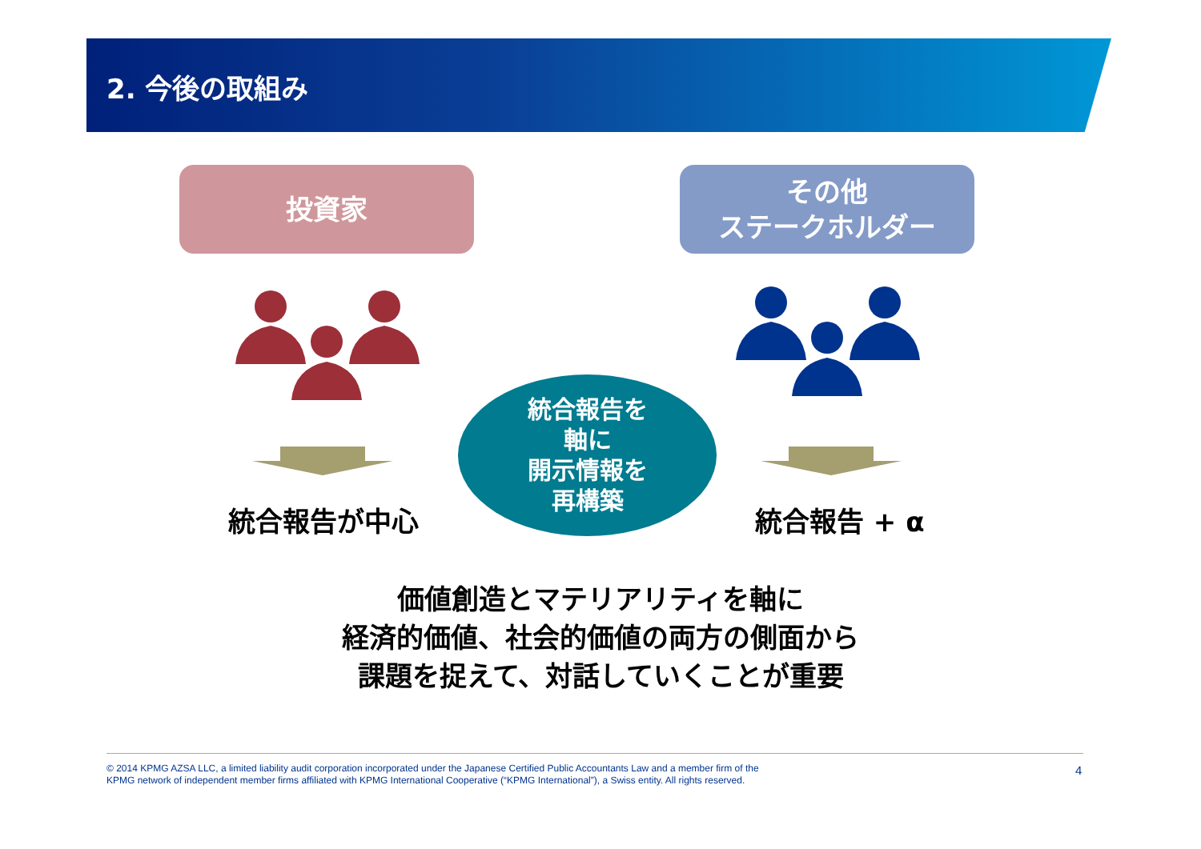2. 今後の取組み
投資家
その他
ステークホルダー
統合報告が中心 統合報告 + α
統合報告を
軸に
開示情報を
再構築
価値創造とマテリアリティを軸に
経済的価値、社会的価値の両方の側面から
課題を捉えて、対話していくことが重要
© 2014 KPMG AZSA LLC, a limited liability audit corporation incorporated under the Japanese Certified Public Accountants Law and a member firm of the
KPMG network of independent member firms affiliated with KPMG International Cooperative (“KPMG International”), a Swiss entity. All rights reserved.
4